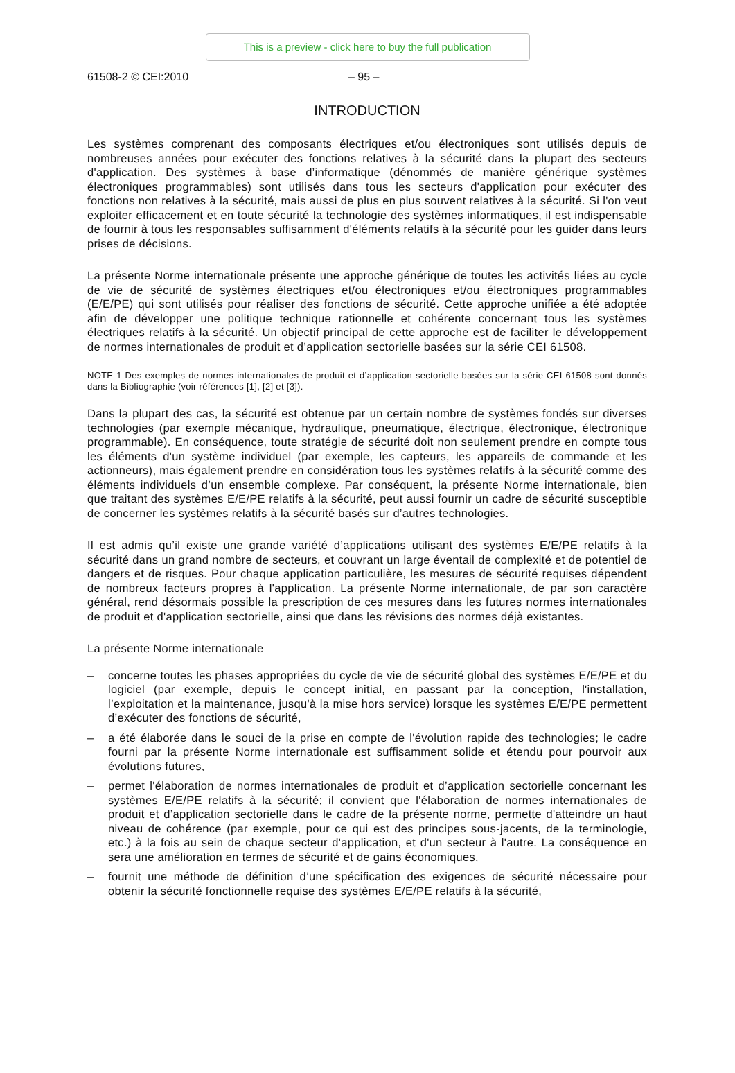This is a preview - click here to buy the full publication
61508-2 © CEI:2010 – 95 –
INTRODUCTION
Les systèmes comprenant des composants électriques et/ou électroniques sont utilisés depuis de nombreuses années pour exécuter des fonctions relatives à la sécurité dans la plupart des secteurs d'application. Des systèmes à base d’informatique (dénommés de manière générique systèmes électroniques programmables) sont utilisés dans tous les secteurs d'application pour exécuter des fonctions non relatives à la sécurité, mais aussi de plus en plus souvent relatives à la sécurité. Si l'on veut exploiter efficacement et en toute sécurité la technologie des systèmes informatiques, il est indispensable de fournir à tous les responsables suffisamment d'éléments relatifs à la sécurité pour les guider dans leurs prises de décisions.
La présente Norme internationale présente une approche générique de toutes les activités liées au cycle de vie de sécurité de systèmes électriques et/ou électroniques et/ou électroniques programmables (E/E/PE) qui sont utilisés pour réaliser des fonctions de sécurité. Cette approche unifiée a été adoptée afin de développer une politique technique rationnelle et cohérente concernant tous les systèmes électriques relatifs à la sécurité. Un objectif principal de cette approche est de faciliter le développement de normes internationales de produit et d’application sectorielle basées sur la série CEI 61508.
NOTE 1 Des exemples de normes internationales de produit et d’application sectorielle basées sur la série CEI 61508 sont donnés dans la Bibliographie (voir références [1], [2] et [3]).
Dans la plupart des cas, la sécurité est obtenue par un certain nombre de systèmes fondés sur diverses technologies (par exemple mécanique, hydraulique, pneumatique, électrique, électronique, électronique programmable). En conséquence, toute stratégie de sécurité doit non seulement prendre en compte tous les éléments d'un système individuel (par exemple, les capteurs, les appareils de commande et les actionneurs), mais également prendre en considération tous les systèmes relatifs à la sécurité comme des éléments individuels d’un ensemble complexe. Par conséquent, la présente Norme internationale, bien que traitant des systèmes E/E/PE relatifs à la sécurité, peut aussi fournir un cadre de sécurité susceptible de concerner les systèmes relatifs à la sécurité basés sur d’autres technologies.
Il est admis qu’il existe une grande variété d’applications utilisant des systèmes E/E/PE relatifs à la sécurité dans un grand nombre de secteurs, et couvrant un large éventail de complexité et de potentiel de dangers et de risques. Pour chaque application particulière, les mesures de sécurité requises dépendent de nombreux facteurs propres à l'application. La présente Norme internationale, de par son caractère général, rend désormais possible la prescription de ces mesures dans les futures normes internationales de produit et d'application sectorielle, ainsi que dans les révisions des normes déjà existantes.
La présente Norme internationale
– concerne toutes les phases appropriées du cycle de vie de sécurité global des systèmes E/E/PE et du logiciel (par exemple, depuis le concept initial, en passant par la conception, l'installation, l’exploitation et la maintenance, jusqu'à la mise hors service) lorsque les systèmes E/E/PE permettent d’exécuter des fonctions de sécurité,
– a été élaborée dans le souci de la prise en compte de l'évolution rapide des technologies; le cadre fourni par la présente Norme internationale est suffisamment solide et étendu pour pourvoir aux évolutions futures,
– permet l'élaboration de normes internationales de produit et d’application sectorielle concernant les systèmes E/E/PE relatifs à la sécurité; il convient que l'élaboration de normes internationales de produit et d’application sectorielle dans le cadre de la présente norme, permette d'atteindre un haut niveau de cohérence (par exemple, pour ce qui est des principes sous-jacents, de la terminologie, etc.) à la fois au sein de chaque secteur d'application, et d'un secteur à l'autre. La conséquence en sera une amélioration en termes de sécurité et de gains économiques,
– fournit une méthode de définition d’une spécification des exigences de sécurité nécessaire pour obtenir la sécurité fonctionnelle requise des systèmes E/E/PE relatifs à la sécurité,